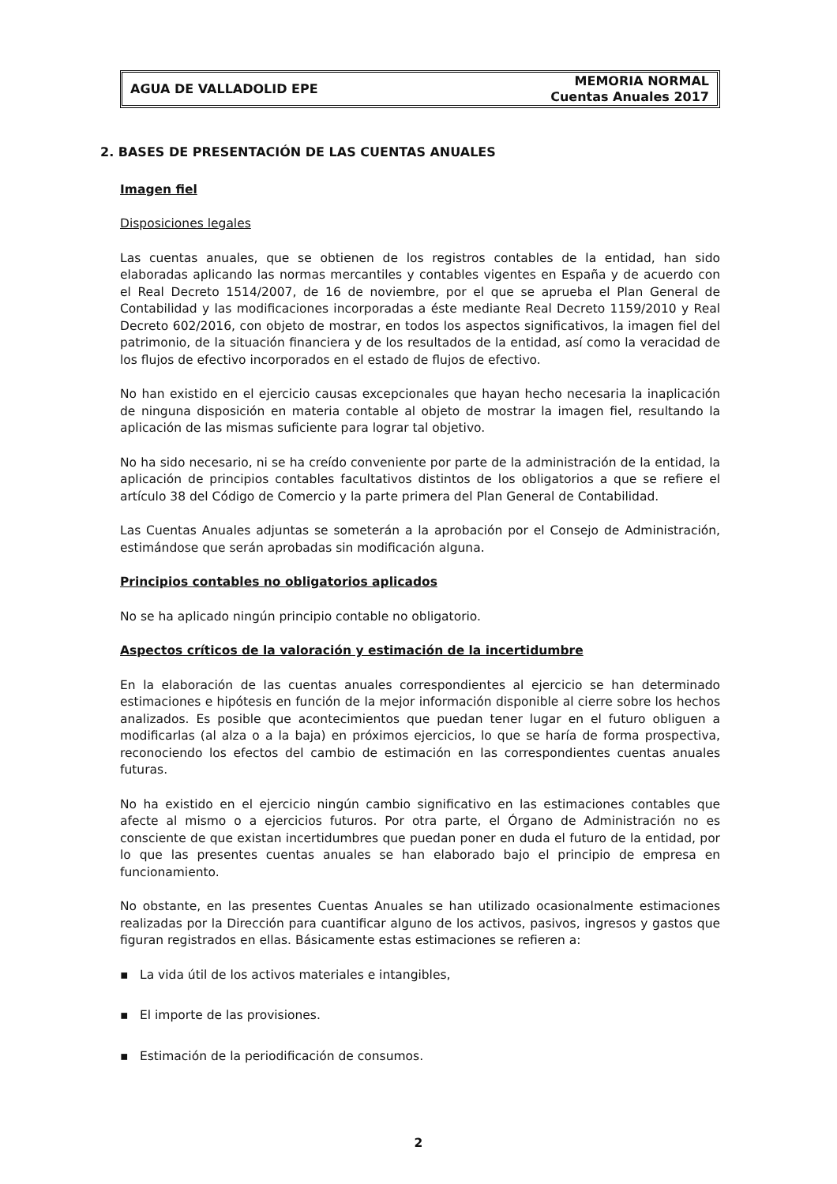AGUA DE VALLADOLID EPE
MEMORIA NORMAL
Cuentas Anuales 2017
2. BASES DE PRESENTACIÓN DE LAS CUENTAS ANUALES
Imagen fiel
Disposiciones legales
Las cuentas anuales, que se obtienen de los registros contables de la entidad, han sido elaboradas aplicando las normas mercantiles y contables vigentes en España y de acuerdo con el Real Decreto 1514/2007, de 16 de noviembre, por el que se aprueba el Plan General de Contabilidad y las modificaciones incorporadas a éste mediante Real Decreto 1159/2010 y Real Decreto 602/2016, con objeto de mostrar, en todos los aspectos significativos, la imagen fiel del patrimonio, de la situación financiera y de los resultados de la entidad, así como la veracidad de los flujos de efectivo incorporados en el estado de flujos de efectivo.
No han existido en el ejercicio causas excepcionales que hayan hecho necesaria la inaplicación de ninguna disposición en materia contable al objeto de mostrar la imagen fiel, resultando la aplicación de las mismas suficiente para lograr tal objetivo.
No ha sido necesario, ni se ha creído conveniente por parte de la administración de la entidad, la aplicación de principios contables facultativos distintos de los obligatorios a que se refiere el artículo 38 del Código de Comercio y la parte primera del Plan General de Contabilidad.
Las Cuentas Anuales adjuntas se someterán a la aprobación por el Consejo de Administración, estimándose que serán aprobadas sin modificación alguna.
Principios contables no obligatorios aplicados
No se ha aplicado ningún principio contable no obligatorio.
Aspectos críticos de la valoración y estimación de la incertidumbre
En la elaboración de las cuentas anuales correspondientes al ejercicio se han determinado estimaciones e hipótesis en función de la mejor información disponible al cierre sobre los hechos analizados. Es posible que acontecimientos que puedan tener lugar en el futuro obliguen a modificarlas (al alza o a la baja) en próximos ejercicios, lo que se haría de forma prospectiva, reconociendo los efectos del cambio de estimación en las correspondientes cuentas anuales futuras.
No ha existido en el ejercicio ningún cambio significativo en las estimaciones contables que afecte al mismo o a ejercicios futuros. Por otra parte, el Órgano de Administración no es consciente de que existan incertidumbres que puedan poner en duda el futuro de la entidad, por lo que las presentes cuentas anuales se han elaborado bajo el principio de empresa en funcionamiento.
No obstante, en las presentes Cuentas Anuales se han utilizado ocasionalmente estimaciones realizadas por la Dirección para cuantificar alguno de los activos, pasivos, ingresos y gastos que figuran registrados en ellas. Básicamente estas estimaciones se refieren a:
▪ La vida útil de los activos materiales e intangibles,
▪ El importe de las provisiones.
▪ Estimación de la periodificación de consumos.
2